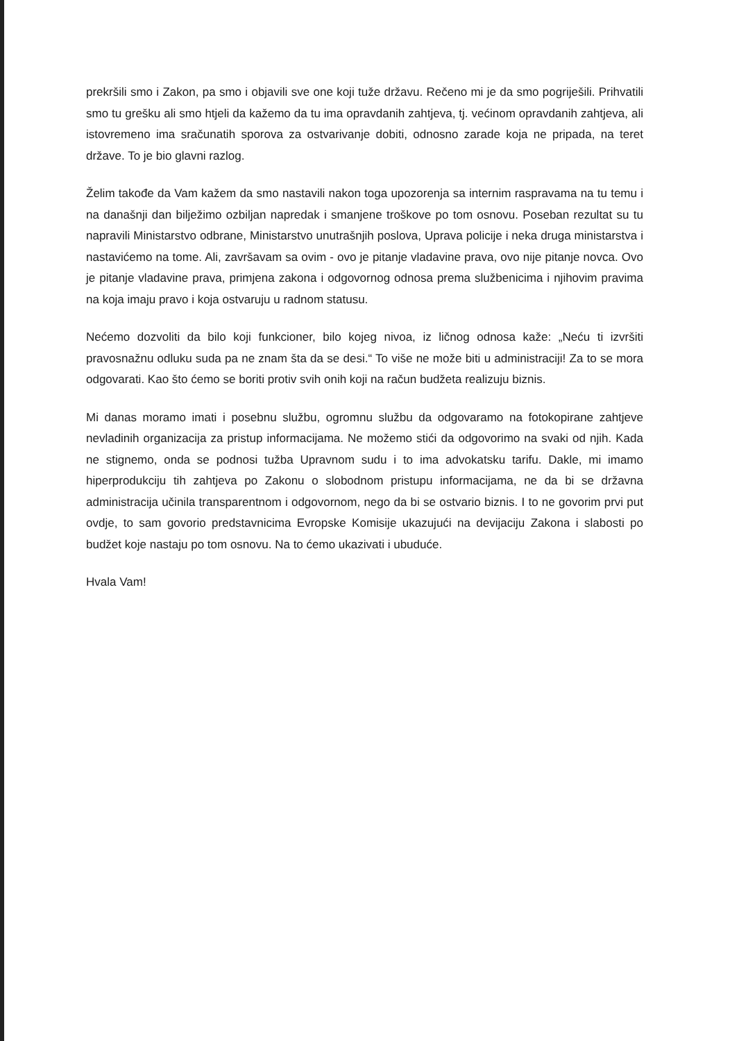prekršili smo i Zakon, pa smo i objavili sve one koji tuže državu. Rečeno mi je da smo pogriješili. Prihvatili smo tu grešku ali smo htjeli da kažemo da tu ima opravdanih zahtjeva, tj. većinom opravdanih zahtjeva, ali istovremeno ima sračunatih sporova za ostvarivanje dobiti, odnosno zarade koja ne pripada, na teret države. To je bio glavni razlog.
Želim takođe da Vam kažem da smo nastavili nakon toga upozorenja sa internim raspravama na tu temu i na današnji dan bilježimo ozbiljan napredak i smanjene troškove po tom osnovu. Poseban rezultat su tu napravili Ministarstvo odbrane, Ministarstvo unutrašnjih poslova, Uprava policije i neka druga ministarstva i nastavićemo na tome. Ali, završavam sa ovim - ovo je pitanje vladavine prava, ovo nije pitanje novca. Ovo je pitanje vladavine prava, primjena zakona i odgovornog odnosa prema službenicima i njihovim pravima na koja imaju pravo i koja ostvaruju u radnom statusu.
Nećemo dozvoliti da bilo koji funkcioner, bilo kojeg nivoa, iz ličnog odnosa kaže: „Neću ti izvršiti pravosnažnu odluku suda pa ne znam šta da se desi.“ To više ne može biti u administraciji! Za to se mora odgovarati. Kao što ćemo se boriti protiv svih onih koji na račun budžeta realizuju biznis.
Mi danas moramo imati i posebnu službu, ogromnu službu da odgovaramo na fotokopirane zahtjeve nevladinih organizacija za pristup informacijama. Ne možemo stići da odgovorimo na svaki od njih. Kada ne stignemo, onda se podnosi tužba Upravnom sudu i to ima advokatsku tarifu. Dakle, mi imamo hiperprodukciju tih zahtjeva po Zakonu o slobodnom pristupu informacijama, ne da bi se državna administracija učinila transparentnom i odgovornom, nego da bi se ostvario biznis. I to ne govorim prvi put ovdje, to sam govorio predstavnicima Evropske Komisije ukazujući na devijaciju Zakona i slabosti po budžet koje nastaju po tom osnovu. Na to ćemo ukazivati i ubuduće.
Hvala Vam!